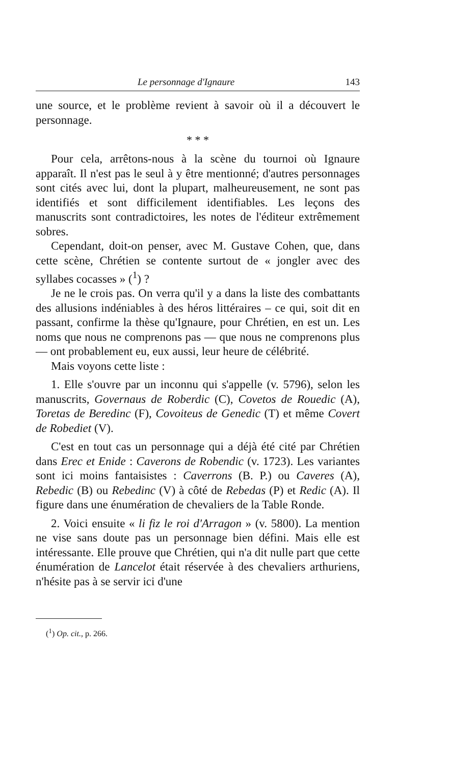Le personnage d'Ignaure 143
une source, et le problème revient à savoir où il a découvert le personnage.
* * *
Pour cela, arrêtons-nous à la scène du tournoi où Ignaure apparaît. Il n'est pas le seul à y être mentionné; d'autres personnages sont cités avec lui, dont la plupart, malheureusement, ne sont pas identifiés et sont difficilement identifiables. Les leçons des manuscrits sont contradictoires, les notes de l'éditeur extrêmement sobres.
Cependant, doit-on penser, avec M. Gustave Cohen, que, dans cette scène, Chrétien se contente surtout de « jongler avec des syllabes cocasses » (<sup>1</sup>) ?
Je ne le crois pas. On verra qu'il y a dans la liste des combattants des allusions indéniables à des héros littéraires – ce qui, soit dit en passant, confirme la thèse qu'Ignaure, pour Chrétien, en est un. Les noms que nous ne comprenons pas — que nous ne comprenons plus — ont probablement eu, eux aussi, leur heure de célébrité.
Mais voyons cette liste :
1. Elle s'ouvre par un inconnu qui s'appelle (v. 5796), selon les manuscrits, Governaus de Roberdic (C), Covetos de Rouedic (A), Toretas de Beredinc (F), Covoiteus de Genedic (T) et même Covert de Robediet (V).
C'est en tout cas un personnage qui a déjà été cité par Chrétien dans Erec et Enide : Caverons de Robendic (v. 1723). Les variantes sont ici moins fantaisistes : Caverrons (B. P.) ou Caveres (A), Rebedic (B) ou Rebedinc (V) à côté de Rebedas (P) et Redic (A). Il figure dans une énumération de chevaliers de la Table Ronde.
2. Voici ensuite « li fiz le roi d'Arragon » (v. 5800). La mention ne vise sans doute pas un personnage bien défini. Mais elle est intéressante. Elle prouve que Chrétien, qui n'a dit nulle part que cette énumération de Lancelot était réservée à des chevaliers arthuriens, n'hésite pas à se servir ici d'une
(<sup>1</sup>) Op. cit., p. 266.